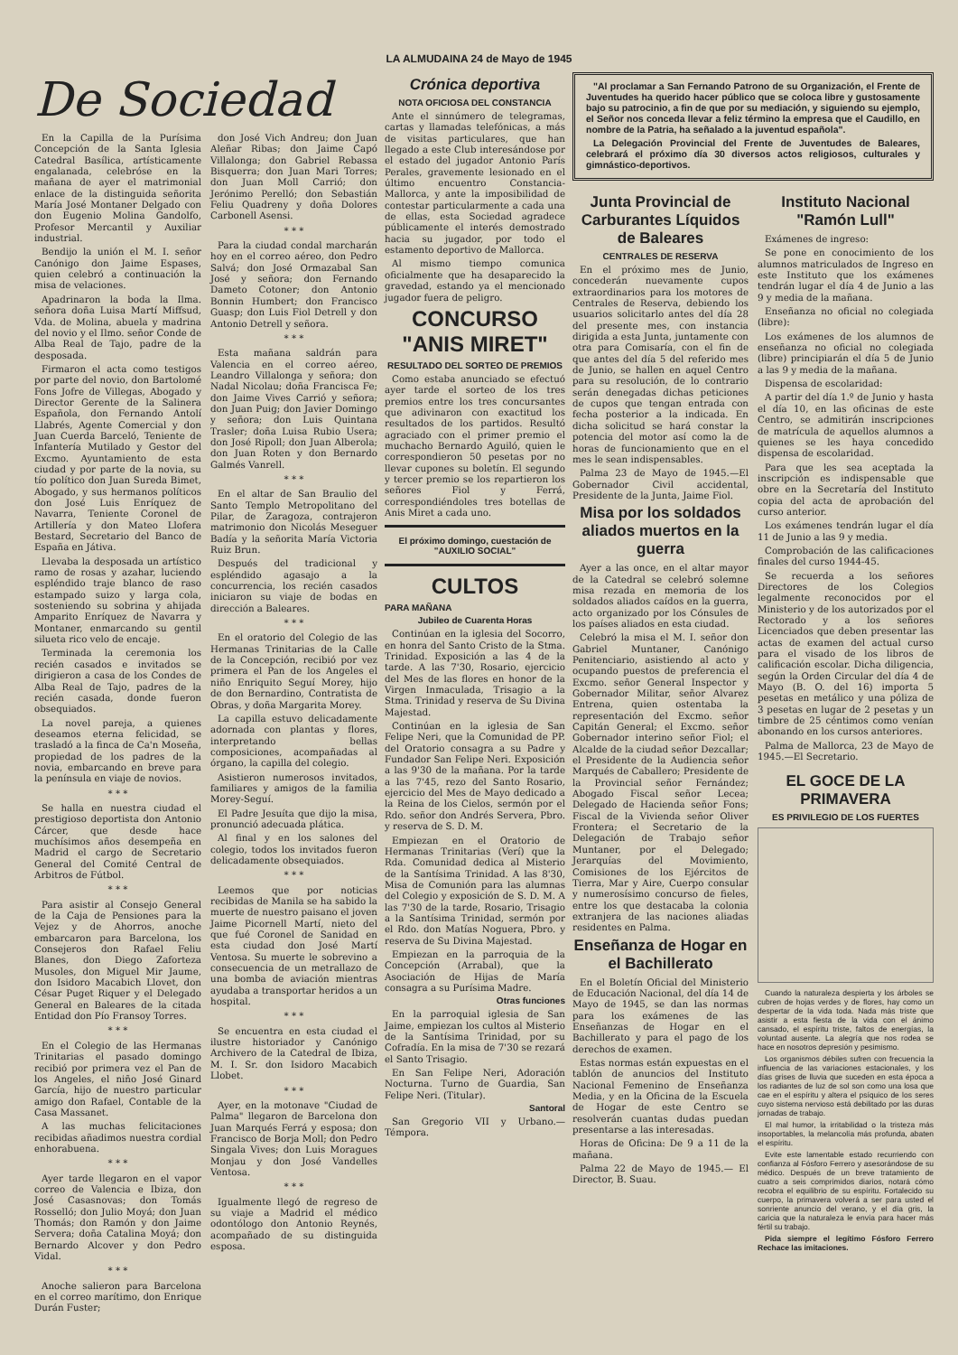LA ALMUDAINA 24 de Mayo de 1945
De Sociedad
En la Capilla de la Purísima Concepción de la Santa Iglesia Catedral Basílica, artísticamente engalanada, celebróse en la mañana de ayer el matrimonial enlace de la distinguida señorita María José Montaner Delgado con don Eugenio Molina Gandolfo, Profesor Mercantil y Auxiliar industrial.
Bendijo la unión el M. I. señor Canónigo don Jaime Espases, quien celebró a continuación la misa de velaciones.
Apadrinaron la boda la Ilma. señora doña Luisa Martí Miffsud, Vda. de Molina, abuela y madrina del novio y el Ilmo. señor Conde de Alba Real de Tajo, padre de la desposada.
Firmaron el acta como testigos por parte del novio, don Bartolomé Fons Jofre de Villegas, Abogado y Director Gerente de la Salinera Española, don Fernando Antolí Llabrés, Agente Comercial y don Juan Cuerda Barceló, Teniente de Infantería Mutilado y Gestor del Excmo. Ayuntamiento de esta ciudad y por parte de la novia, su tío político don Juan Sureda Bimet, Abogado, y sus hermanos políticos don José Luis Enríquez de Navarra, Teniente Coronel de Artillería y don Mateo Llofera Bestard, Secretario del Banco de España en Játiva.
Llevaba la desposada un artístico ramo de rosas y azahar, luciendo espléndido traje blanco de raso estampado suizo y larga cola, sosteniendo su sobrina y ahijada Amparito Enríquez de Navarra y Montaner, enmarcando su gentil silueta rico velo de encaje.
Terminada la ceremonia los recién casados e invitados se dirigieron a casa de los Condes de Alba Real de Tajo, padres de la recién casada, donde fueron obsequiados.
La novel pareja, a quienes deseamos eterna felicidad, se trasladó a la finca de Ca'n Moseña, propiedad de los padres de la novia, embarcando en breve para la península en viaje de novios.
* * *
Se halla en nuestra ciudad el prestigioso deportista don Antonio Cárcer, que desde hace muchísimos años desempeña en Madrid el cargo de Secretario General del Comité Central de Arbitros de Fútbol.
* * *
Para asistir al Consejo General de la Caja de Pensiones para la Vejez y de Ahorros, anoche embarcaron para Barcelona, los Consejeros don Rafael Feliu Blanes, don Diego Zaforteza Musoles, don Miguel Mir Jaume, don Isidoro Macabich Llovet, don César Puget Riquer y el Delegado General en Baleares de la citada Entidad don Pío Fransoy Torres.
* * *
En el Colegio de las Hermanas Trinitarias el pasado domingo recibió por primera vez el Pan de los Angeles, el niño José Ginard García, hijo de nuestro particular amigo don Rafael, Contable de la Casa Massanet.
A las muchas felicitaciones recibidas añadimos nuestra cordial enhorabuena.
* * *
Ayer tarde llegaron en el vapor correo de Valencia e Ibiza, don José Casasnovas; don Tomás Rosselló; don Julio Moyá; don Juan Thomás; don Ramón y don Jaime Servera; doña Catalina Moyá; don Bernardo Alcover y don Pedro Vidal.
* * *
Anoche salieron para Barcelona en el correo marítimo, don Enrique Durán Fuster;
don José Vich Andreu; don Juan Aleñar Ribas; don Jaime Capó Villalonga; don Gabriel Rebassa Bisquerra; don Juan Mari Torres; don Juan Moll Carrió; don Jerónimo Perelló; don Sebastián Feliu Quadreny y doña Dolores Carbonell Asensi.
* * *
Para la ciudad condal marcharán hoy en el correo aéreo, don Pedro Salvá; don José Ormazabal San José y señora; don Fernando Dameto Cotoner; don Antonio Bonnin Humbert; don Francisco Guasp; don Luis Fiol Detrell y don Antonio Detrell y señora.
* * *
Esta mañana saldrán para Valencia en el correo aéreo, Leandro Villalonga y señora; don Nadal Nicolau; doña Francisca Fe; don Jaime Vives Carrió y señora; don Juan Puig; don Javier Domingo y señora; don Luis Quintana Trasler; doña Luisa Rubio Usera; don José Ripoll; don Juan Alberola; don Juan Roten y don Bernardo Galmés Vanrell.
* * *
En el altar de San Braulio del Santo Templo Metropolitano del Pilar, de Zaragoza, contrajeron matrimonio don Nicolás Meseguer Badía y la señorita María Victoria Ruiz Brun.
Después del tradicional y espléndido agasajo a la concurrencia, los recién casados iniciaron su viaje de bodas en dirección a Baleares.
* * *
En el oratorio del Colegio de las Hermanas Trinitarias de la Calle de la Concepción, recibió por vez primera el Pan de los Angeles el niño Enriquito Seguí Morey, hijo de don Bernardino, Contratista de Obras, y doña Margarita Morey.
La capilla estuvo delicadamente adornada con plantas y flores, interpretando bellas composiciones, acompañadas al órgano, la capilla del colegio.
Asistieron numerosos invitados, familiares y amigos de la familia Morey-Seguí.
El Padre Jesuíta que dijo la misa, pronunció adecuada plática.
Al final y en los salones del colegio, todos los invitados fueron delicadamente obsequiados.
* * *
Leemos que por noticias recibidas de Manila se ha sabido la muerte de nuestro paisano el joven Jaime Picornell Martí, nieto del que fué Coronel de Sanidad en esta ciudad don José Martí Ventosa. Su muerte le sobrevino a consecuencia de un metrallazo de una bomba de aviación mientras ayudaba a transportar heridos a un hospital.
* * *
Se encuentra en esta ciudad el ilustre historiador y Canónigo Archivero de la Catedral de Ibiza, M. I. Sr. don Isidoro Macabich Llobet.
* * *
Ayer, en la motonave "Ciudad de Palma" llegaron de Barcelona don Juan Marqués Ferrá y esposa; don Francisco de Borja Moll; don Pedro Singala Vives; don Luis Moragues Monjau y don José Vandelles Ventosa.
* * *
Igualmente llegó de regreso de su viaje a Madrid el médico odontólogo don Antonio Reynés, acompañado de su distinguida esposa.
Crónica deportiva
NOTA OFICIOSA DEL CONSTANCIA
Ante el sinnúmero de telegramas, cartas y llamadas telefónicas, a más de visitas particulares, que han llegado a este Club interesándose por el estado del jugador Antonio París Perales, gravemente lesionado en el último encuentro Constancia-Mallorca, y ante la imposibilidad de contestar particularmente a cada una de ellas, esta Sociedad agradece públicamente el interés demostrado hacia su jugador, por todo el estamento deportivo de Mallorca.
Al mismo tiempo comunica oficialmente que ha desaparecido la gravedad, estando ya el mencionado jugador fuera de peligro.
CONCURSO
"ANIS MIRET"
RESULTADO DEL SORTEO DE PREMIOS
Como estaba anunciado se efectuó ayer tarde el sorteo de los tres premios entre los tres concursantes que adivinaron con exactitud los resultados de los partidos. Resultó agraciado con el primer premio el muchacho Bernardo Aguiló, quien le correspondieron 50 pesetas por no llevar cupones su boletín. El segundo y tercer premio se los repartieron los señores Fiol y Ferrá, correspondiéndoles tres botellas de Anis Miret a cada uno.
El próximo domingo, cuestación de "AUXILIO SOCIAL"
CULTOS
PARA MAÑANA
Jubileo de Cuarenta Horas
Continúan en la iglesia del Socorro, en honra del Santo Cristo de la Stma. Trinidad. Exposición a las 4 de la tarde. A las 7'30, Rosario, ejercicio del Mes de las flores en honor de la Virgen Inmaculada, Trisagio a la Stma. Trinidad y reserva de Su Divina Majestad.
Continúan en la iglesia de San Felipe Neri, que la Comunidad de PP. del Oratorio consagra a su Padre y Fundador San Felipe Neri. Exposición a las 9'30 de la mañana. Por la tarde a las 7'45, rezo del Santo Rosario, ejercicio del Mes de Mayo dedicado a la Reina de los Cielos, sermón por el Rdo. señor don Andrés Servera, Pbro. y reserva de S. D. M.
Empiezan en el Oratorio de Hermanas Trinitarias (Verí) que la Rda. Comunidad dedica al Misterio de la Santísima Trinidad. A las 8'30, Misa de Comunión para las alumnas del Colegio y exposición de S. D. M. A las 7'30 de la tarde, Rosario, Trisagio a la Santísima Trinidad, sermón por el Rdo. don Matías Noguera, Pbro. y reserva de Su Divina Majestad.
Empiezan en la parroquia de la Concepción (Arrabal), que la Asociación de Hijas de María consagra a su Purísima Madre.
Otras funciones
En la parroquial iglesia de San Jaime, empiezan los cultos al Misterio de la Santísima Trinidad, por su Cofradía. En la misa de 7'30 se rezará el Santo Trisagio.
En San Felipe Neri, Adoración Nocturna. Turno de Guardia, San Felipe Neri. (Titular).
Santoral
San Gregorio VII y Urbano.— Témpora.
"Al proclamar a San Fernando Patrono de su Organización, el Frente de Juventudes ha querido hacer público que se coloca libre y gustosamente bajo su patrocinio, a fin de que por su mediación, y siguiendo su ejemplo, el Señor nos conceda llevar a feliz término la empresa que el Caudillo, en nombre de la Patria, ha señalado a la juventud española".
La Delegación Provincial del Frente de Juventudes de Baleares, celebrará el próximo día 30 diversos actos religiosos, culturales y gimnástico-deportivos.
Junta Provincial de Carburantes Líquidos de Baleares
CENTRALES DE RESERVA
En el próximo mes de Junio, concederán nuevamente cupos extraordinarios para los motores de Centrales de Reserva, debiendo los usuarios solicitarlo antes del día 28 del presente mes, con instancia dirigida a esta Junta, juntamente con otra para Comisaría, con el fin de que antes del día 5 del referido mes de Junio, se hallen en aquel Centro para su resolución, de lo contrario serán denegadas dichas peticiones de cupos que tengan entrada con fecha posterior a la indicada. En dicha solicitud se hará constar la potencia del motor así como la de horas de funcionamiento que en el mes le sean indispensables.
Palma 23 de Mayo de 1945.—El Gobernador Civil accidental, Presidente de la Junta, Jaime Fiol.
Misa por los soldados aliados muertos en la guerra
Ayer a las once, en el altar mayor de la Catedral se celebró solemne misa rezada en memoria de los soldados aliados caídos en la guerra, acto organizado por los Cónsules de los países aliados en esta ciudad.
Celebró la misa el M. I. señor don Gabriel Muntaner, Canónigo Penitenciario, asistiendo al acto y ocupando puestos de preferencia el Excmo. señor General Inspector y Gobernador Militar, señor Alvarez Entrena, quien ostentaba la representación del Excmo. señor Capitán General; el Excmo. señor Gobernador interino señor Fiol; el Alcalde de la ciudad señor Dezcallar; el Presidente de la Audiencia señor Marqués de Caballero; Presidente de la Provincial señor Fernández; Abogado Fiscal señor Lecea; Delegado de Hacienda señor Fons; Fiscal de la Vivienda señor Oliver Frontera; el Secretario de la Delegación de Trabajo señor Muntaner, por el Delegado; Jerarquías del Movimiento, Comisiones de los Ejércitos de Tierra, Mar y Aire, Cuerpo consular y numerosísimo concurso de fieles, entre los que destacaba la colonia extranjera de las naciones aliadas residentes en Palma.
Enseñanza de Hogar en el Bachillerato
En el Boletín Oficial del Ministerio de Educación Nacional, del día 14 de Mayo de 1945, se dan las normas para los exámenes de las Enseñanzas de Hogar en el Bachillerato y para el pago de los derechos de examen.
Estas normas están expuestas en el tablón de anuncios del Instituto Nacional Femenino de Enseñanza Media, y en la Oficina de la Escuela de Hogar de este Centro se resolverán cuantas dudas puedan presentarse a las interesadas.
Horas de Oficina: De 9 a 11 de la mañana.
Palma 22 de Mayo de 1945.— El Director, B. Suau.
Instituto Nacional "Ramón Lull"
Exámenes de ingreso:
Se pone en conocimiento de los alumnos matriculados de Ingreso en este Instituto que los exámenes tendrán lugar el día 4 de Junio a las 9 y media de la mañana.
Enseñanza no oficial no colegiada (libre):
Los exámenes de los alumnos de enseñanza no oficial no colegiada (libre) principiarán el día 5 de Junio a las 9 y media de la mañana.
Dispensa de escolaridad:
A partir del día 1.º de Junio y hasta el día 10, en las oficinas de este Centro, se admitirán inscripciones de matrícula de aquellos alumnos a quienes se les haya concedido dispensa de escolaridad.
Para que les sea aceptada la inscripción es indispensable que obre en la Secretaría del Instituto copia del acta de aprobación del curso anterior.
Los exámenes tendrán lugar el día 11 de Junio a las 9 y media.
Comprobación de las calificaciones finales del curso 1944-45.
Se recuerda a los señores Directores de los Colegios legalmente reconocidos por el Ministerio y de los autorizados por el Rectorado y a los señores Licenciados que deben presentar las actas de examen del actual curso para el visado de los libros de calificación escolar. Dicha diligencia, según la Orden Circular del día 4 de Mayo (B. O. del 16) importa 5 pesetas en metálico y una póliza de 3 pesetas en lugar de 2 pesetas y un timbre de 25 céntimos como venían abonando en los cursos anteriores.
Palma de Mallorca, 23 de Mayo de 1945.—El Secretario.
EL GOCE DE LA PRIMAVERA
ES PRIVILEGIO DE LOS FUERTES
Cuando la naturaleza despierta y los árboles se cubren de hojas verdes y de flores, hay como un despertar de la vida toda. Nada más triste que asistir a esta fiesta de la vida con el ánimo cansado, el espíritu triste, faltos de energías, la voluntad ausente. La alegría que nos rodea se hace en nosotros depresión y pesimismo.
Los organismos débiles sufren con frecuencia la influencia de las variaciones estacionales, y los días grises de lluvia que suceden en esta época a los radiantes de luz de sol son como una losa que cae en el espíritu y altera el psíquico de los seres cuyo sistema nervioso está debilitado por las duras jornadas de trabajo.
El mal humor, la irritabilidad o la tristeza más insoportables, la melancolía más profunda, abaten el espíritu.
Evite este lamentable estado recurriendo con confianza al Fósforo Ferrero y asesorándose de su médico. Después de un breve tratamiento de cuatro a seis comprimidos diarios, notará cómo recobra el equilibrio de su espíritu. Fortalecido su cuerpo, la primavera volverá a ser para usted el sonriente anuncio del verano, y el día gris, la caricia que la naturaleza le envía para hacer más fértil su trabajo.
Pida siempre el legítimo Fósforo Ferrero Rechace las imitaciones.